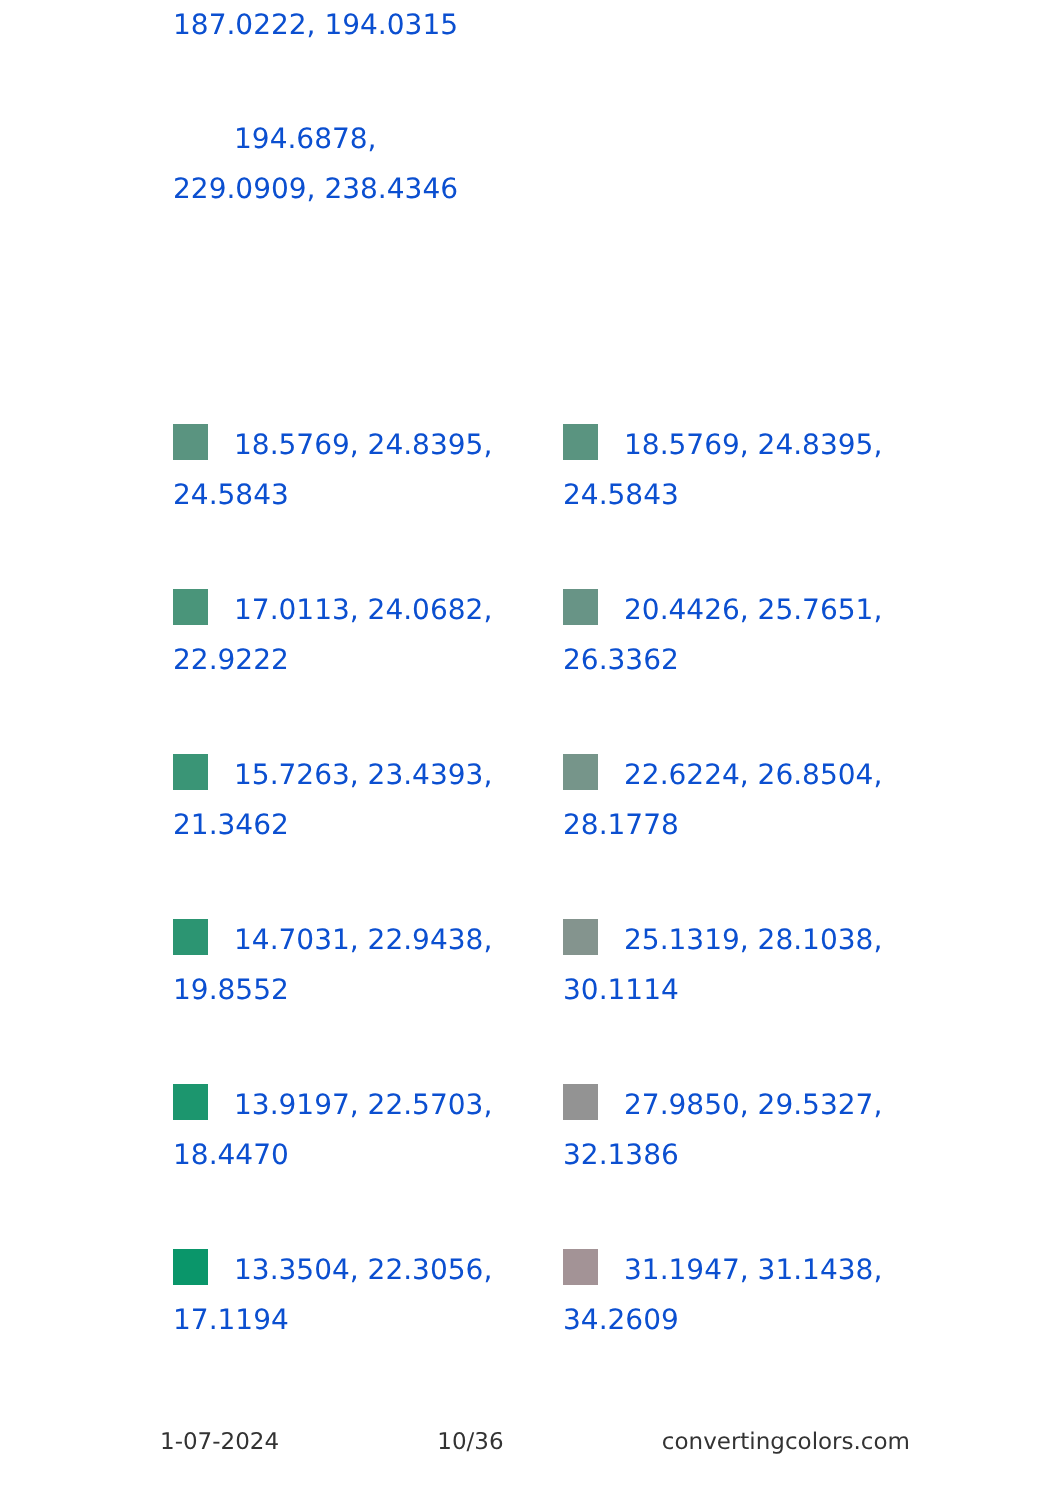187.0222, 194.0315
194.6878,
229.0909, 238.4346
18.5769, 24.8395, 24.5843
18.5769, 24.8395, 24.5843
17.0113, 24.0682, 22.9222
20.4426, 25.7651, 26.3362
15.7263, 23.4393, 21.3462
22.6224, 26.8504, 28.1778
14.7031, 22.9438, 19.8552
25.1319, 28.1038, 30.1114
13.9197, 22.5703, 18.4470
27.9850, 29.5327, 32.1386
13.3504, 22.3056, 17.1194
31.1947, 31.1438, 34.2609
1-07-2024 10/36 convertingcolors.com